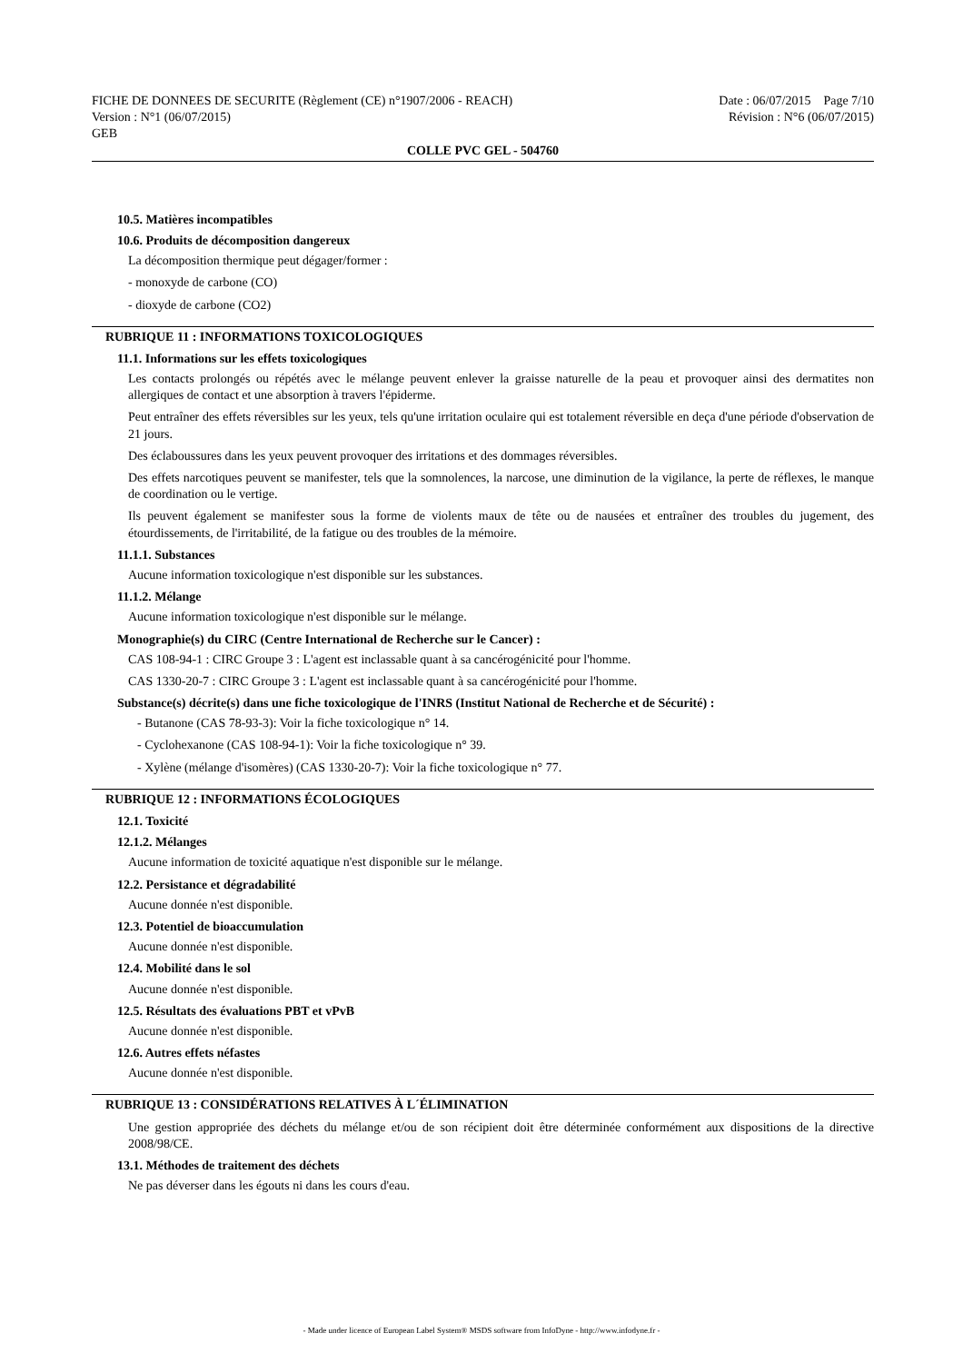FICHE DE DONNEES DE SECURITE (Règlement (CE) n°1907/2006 - REACH)
Version : N°1 (06/07/2015)
GEB
Date : 06/07/2015 Page 7/10
Révision : N°6 (06/07/2015)
COLLE PVC GEL - 504760
10.5. Matières incompatibles
10.6. Produits de décomposition dangereux
La décomposition thermique peut dégager/former :
- monoxyde de carbone (CO)
- dioxyde de carbone (CO2)
RUBRIQUE 11 : INFORMATIONS TOXICOLOGIQUES
11.1. Informations sur les effets toxicologiques
Les contacts prolongés ou répétés avec le mélange peuvent enlever la graisse naturelle de la peau et provoquer ainsi des dermatites non allergiques de contact et une absorption à travers l'épiderme.
Peut entraîner des effets réversibles sur les yeux, tels qu'une irritation oculaire qui est totalement réversible en deça d'une période d'observation de 21 jours.
Des éclaboussures dans les yeux peuvent provoquer des irritations et des dommages réversibles.
Des effets narcotiques peuvent se manifester, tels que la somnolences, la narcose, une diminution de la vigilance, la perte de réflexes, le manque de coordination ou le vertige.
Ils peuvent également se manifester sous la forme de violents maux de tête ou de nausées et entraîner des troubles du jugement, des étourdissements, de l'irritabilité, de la fatigue ou des troubles de la mémoire.
11.1.1. Substances
Aucune information toxicologique n'est disponible sur les substances.
11.1.2. Mélange
Aucune information toxicologique n'est disponible sur le mélange.
Monographie(s) du CIRC (Centre International de Recherche sur le Cancer) :
CAS 108-94-1 : CIRC Groupe 3 : L'agent est inclassable quant à sa cancérogénicité pour l'homme.
CAS 1330-20-7 : CIRC Groupe 3 : L'agent est inclassable quant à sa cancérogénicité pour l'homme.
Substance(s) décrite(s) dans une fiche toxicologique de l'INRS (Institut National de Recherche et de Sécurité) :
- Butanone (CAS 78-93-3): Voir la fiche toxicologique n° 14.
- Cyclohexanone (CAS 108-94-1): Voir la fiche toxicologique n° 39.
- Xylène (mélange d'isomères) (CAS 1330-20-7): Voir la fiche toxicologique n° 77.
RUBRIQUE 12 : INFORMATIONS ÉCOLOGIQUES
12.1. Toxicité
12.1.2. Mélanges
Aucune information de toxicité aquatique n'est disponible sur le mélange.
12.2. Persistance et dégradabilité
Aucune donnée n'est disponible.
12.3. Potentiel de bioaccumulation
Aucune donnée n'est disponible.
12.4. Mobilité dans le sol
Aucune donnée n'est disponible.
12.5. Résultats des évaluations PBT et vPvB
Aucune donnée n'est disponible.
12.6. Autres effets néfastes
Aucune donnée n'est disponible.
RUBRIQUE 13 : CONSIDÉRATIONS RELATIVES À L´ÉLIMINATION
Une gestion appropriée des déchets du mélange et/ou de son récipient doit être déterminée conformément aux dispositions de la directive 2008/98/CE.
13.1. Méthodes de traitement des déchets
Ne pas déverser dans les égouts ni dans les cours d'eau.
- Made under licence of European Label System® MSDS software from InfoDyne - http://www.infodyne.fr -